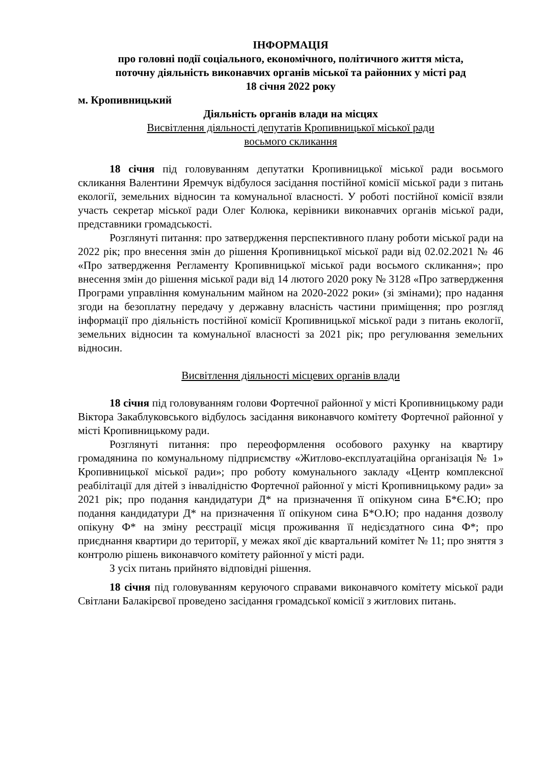ІНФОРМАЦІЯ
про головні події соціального, економічного, політичного життя міста,
поточну діяльність виконавчих органів міської та районних у місті рад
18 січня 2022 року
м. Кропивницький
Діяльність органів влади на місцях
Висвітлення діяльності депутатів Кропивницької міської ради
восьмого скликання
18 січня під головуванням депутатки Кропивницької міської ради восьмого скликання Валентини Яремчук відбулося засідання постійної комісії міської ради з питань екології, земельних відносин та комунальної власності. У роботі постійної комісії взяли участь секретар міської ради Олег Колюка, керівники виконавчих органів міської ради, представники громадськості.
Розглянуті питання: про затвердження перспективного плану роботи міської ради на 2022 рік; про внесення змін до рішення Кропивницької міської ради від 02.02.2021 № 46 «Про затвердження Регламенту Кропивницької міської ради восьмого скликання»; про внесення змін до рішення міської ради від 14 лютого 2020 року № 3128 «Про затвердження Програми управління комунальним майном на 2020-2022 роки» (зі змінами); про надання згоди на безоплатну передачу у державну власність частини приміщення; про розгляд інформації про діяльність постійної комісії Кропивницької міської ради з питань екології, земельних відносин та комунальної власності за 2021 рік; про регулювання земельних відносин.
Висвітлення діяльності місцевих органів влади
18 січня під головуванням голови Фортечної районної у місті Кропивницькому ради Віктора Закаблуковського відбулось засідання виконавчого комітету Фортечної районної у місті Кропивницькому ради.
Розглянуті питання: про переоформлення особового рахунку на квартиру громадянина по комунальному підприємству «Житлово-експлуатаційна організація № 1» Кропивницької міської ради»; про роботу комунального закладу «Центр комплексної реабілітації для дітей з інвалідністю Фортечної районної у місті Кропивницькому ради» за 2021 рік; про подання кандидатури Д* на призначення її опікуном сина Б*Є.Ю; про подання кандидатури Д* на призначення її опікуном сина Б*О.Ю; про надання дозволу опікуну Ф* на зміну реєстрації місця проживання її недієздатного сина Ф*; про приєднання квартири до території, у межах якої діє квартальний комітет № 11; про зняття з контролю рішень виконавчого комітету районної у місті ради.
З усіх питань прийнято відповідні рішення.
18 січня під головуванням керуючого справами виконавчого комітету міської ради Світлани Балакірєвої проведено засідання громадської комісії з житлових питань.